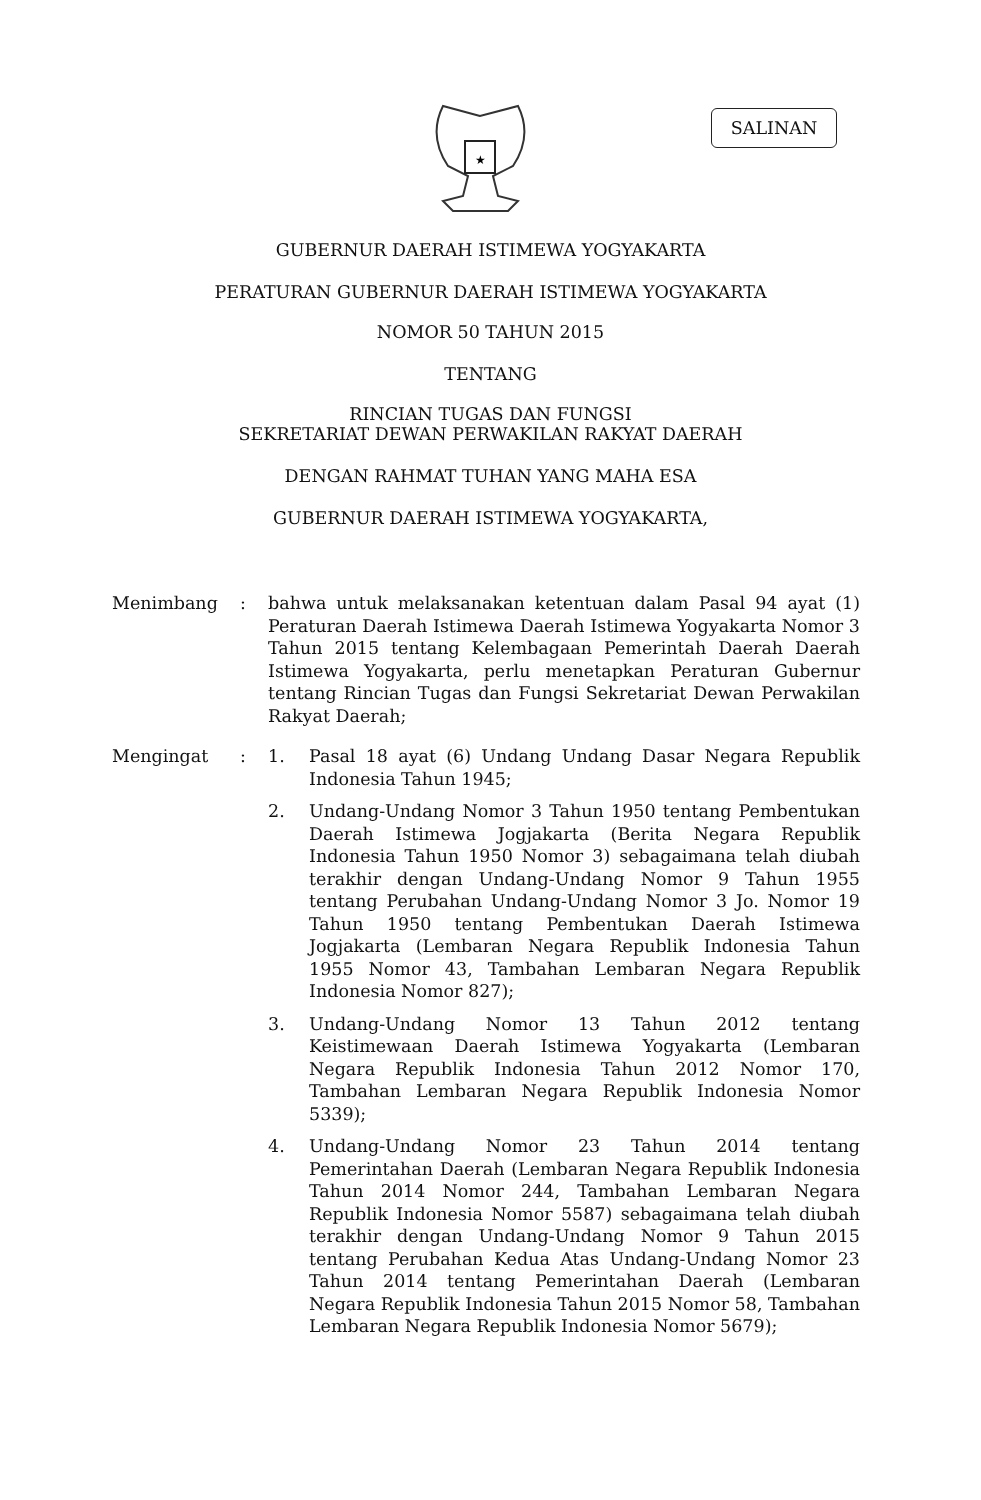★
SALINAN
GUBERNUR DAERAH ISTIMEWA YOGYAKARTA
PERATURAN GUBERNUR DAERAH ISTIMEWA YOGYAKARTA
NOMOR 50 TAHUN 2015
TENTANG
RINCIAN TUGAS DAN FUNGSI
SEKRETARIAT DEWAN PERWAKILAN RAKYAT DAERAH
DENGAN RAHMAT TUHAN YANG MAHA ESA
GUBERNUR DAERAH ISTIMEWA YOGYAKARTA,
Menimbang : bahwa untuk melaksanakan ketentuan dalam Pasal 94 ayat (1) Peraturan Daerah Istimewa Daerah Istimewa Yogyakarta Nomor 3 Tahun 2015 tentang Kelembagaan Pemerintah Daerah Daerah Istimewa Yogyakarta, perlu menetapkan Peraturan Gubernur tentang Rincian Tugas dan Fungsi Sekretariat Dewan Perwakilan Rakyat Daerah;
Mengingat : 1. Pasal 18 ayat (6) Undang Undang Dasar Negara Republik Indonesia Tahun 1945;
2. Undang-Undang Nomor 3 Tahun 1950 tentang Pembentukan Daerah Istimewa Jogjakarta (Berita Negara Republik Indonesia Tahun 1950 Nomor 3) sebagaimana telah diubah terakhir dengan Undang-Undang Nomor 9 Tahun 1955 tentang Perubahan Undang-Undang Nomor 3 Jo. Nomor 19 Tahun 1950 tentang Pembentukan Daerah Istimewa Jogjakarta (Lembaran Negara Republik Indonesia Tahun 1955 Nomor 43, Tambahan Lembaran Negara Republik Indonesia Nomor 827);
3. Undang-Undang Nomor 13 Tahun 2012 tentang Keistimewaan Daerah Istimewa Yogyakarta (Lembaran Negara Republik Indonesia Tahun 2012 Nomor 170, Tambahan Lembaran Negara Republik Indonesia Nomor 5339);
4. Undang-Undang Nomor 23 Tahun 2014 tentang Pemerintahan Daerah (Lembaran Negara Republik Indonesia Tahun 2014 Nomor 244, Tambahan Lembaran Negara Republik Indonesia Nomor 5587) sebagaimana telah diubah terakhir dengan Undang-Undang Nomor 9 Tahun 2015 tentang Perubahan Kedua Atas Undang-Undang Nomor 23 Tahun 2014 tentang Pemerintahan Daerah (Lembaran Negara Republik Indonesia Tahun 2015 Nomor 58, Tambahan Lembaran Negara Republik Indonesia Nomor 5679);